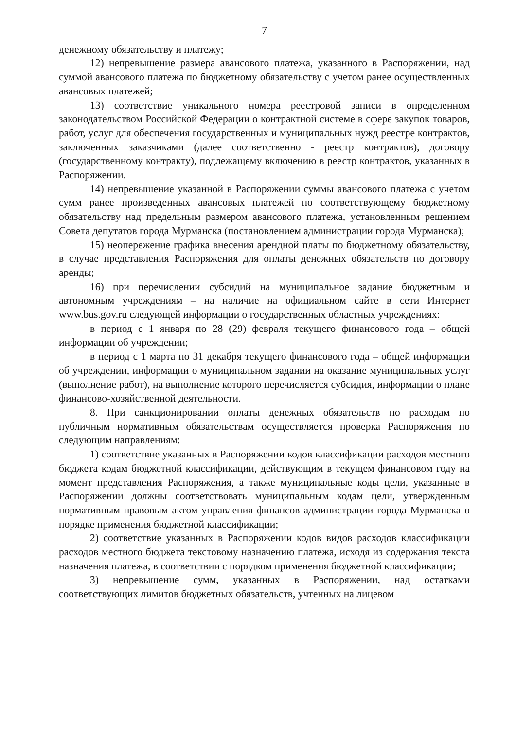7
денежному обязательству и платежу;
12) непревышение размера авансового платежа, указанного в Распоряжении, над суммой авансового платежа по бюджетному обязательству с учетом ранее осуществленных авансовых платежей;
13) соответствие уникального номера реестровой записи в определенном законодательством Российской Федерации о контрактной системе в сфере закупок товаров, работ, услуг для обеспечения государственных и муниципальных нужд реестре контрактов, заключенных заказчиками (далее соответственно - реестр контрактов), договору (государственному контракту), подлежащему включению в реестр контрактов, указанных в Распоряжении.
14) непревышение указанной в Распоряжении суммы авансового платежа с учетом сумм ранее произведенных авансовых платежей по соответствующему бюджетному обязательству над предельным размером авансового платежа, установленным решением Совета депутатов города Мурманска (постановлением администрации города Мурманска);
15) неопережение графика внесения арендной платы по бюджетному обязательству, в случае представления Распоряжения для оплаты денежных обязательств по договору аренды;
16) при перечислении субсидий на муниципальное задание бюджетным и автономным учреждениям – на наличие на официальном сайте в сети Интернет www.bus.gov.ru следующей информации о государственных областных учреждениях:
в период с 1 января по 28 (29) февраля текущего финансового года – общей информации об учреждении;
в период с 1 марта по 31 декабря текущего финансового года – общей информации об учреждении, информации о муниципальном задании на оказание муниципальных услуг (выполнение работ), на выполнение которого перечисляется субсидия, информации о плане финансово-хозяйственной деятельности.
8. При санкционировании оплаты денежных обязательств по расходам по публичным нормативным обязательствам осуществляется проверка Распоряжения по следующим направлениям:
1) соответствие указанных в Распоряжении кодов классификации расходов местного бюджета кодам бюджетной классификации, действующим в текущем финансовом году на момент представления Распоряжения, а также муниципальные коды цели, указанные в Распоряжении должны соответствовать муниципальным кодам цели, утвержденным нормативным правовым актом управления финансов администрации города Мурманска о порядке применения бюджетной классификации;
2) соответствие указанных в Распоряжении кодов видов расходов классификации расходов местного бюджета текстовому назначению платежа, исходя из содержания текста назначения платежа, в соответствии с порядком применения бюджетной классификации;
3) непревышение сумм, указанных в Распоряжении, над остатками соответствующих лимитов бюджетных обязательств, учтенных на лицевом